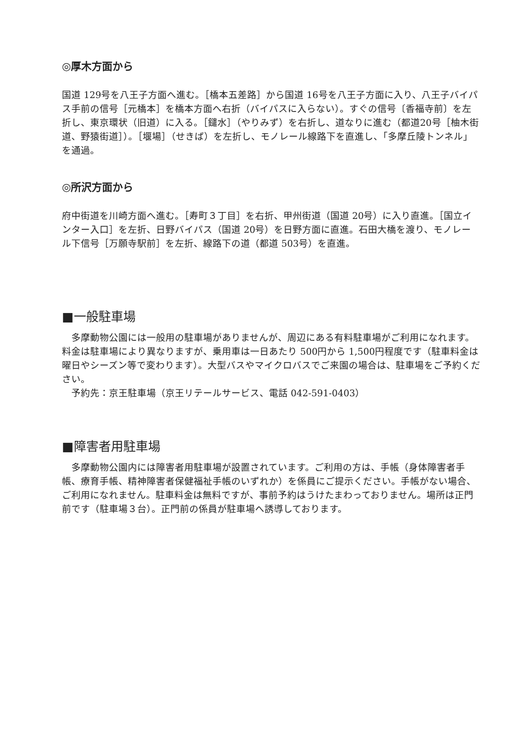◎厚木方面から
国道 129号を八王子方面へ進む。［橋本五差路］から国道 16号を八王子方面に入り、八王子バイパス手前の信号［元橋本］を橋本方面へ右折（バイパスに入らない）。すぐの信号〔香福寺前〕を左折し、東京環状（旧道）に入る。［鑓水］（やりみず）を右折し、道なりに進む（都道20号［柚木街道、野猿街道］）。［堰場］（せきば）を左折し、モノレール線路下を直進し、「多摩丘陵トンネル」を通過。
◎所沢方面から
府中街道を川崎方面へ進む。［寿町３丁目］を右折、甲州街道（国道 20号）に入り直進。［国立インター入口］を左折、日野バイパス（国道 20号）を日野方面に直進。石田大橋を渡り、モノレール下信号［万願寺駅前］を左折、線路下の道（都道 503号）を直進。
■一般駐車場
　多摩動物公園には一般用の駐車場がありませんが、周辺にある有料駐車場がご利用になれます。料金は駐車場により異なりますが、乗用車は一日あたり 500円から 1,500円程度です（駐車料金は曜日やシーズン等で変わります）。大型バスやマイクロバスでご来園の場合は、駐車場をご予約ください。
　予約先：京王駐車場（京王リテールサービス、電話 042-591-0403）
■障害者用駐車場
　多摩動物公園内には障害者用駐車場が設置されています。ご利用の方は、手帳（身体障害者手帳、療育手帳、精神障害者保健福祉手帳のいずれか）を係員にご提示ください。手帳がない場合、ご利用になれません。駐車料金は無料ですが、事前予約はうけたまわっておりません。場所は正門前です（駐車場３台）。正門前の係員が駐車場へ誘導しております。